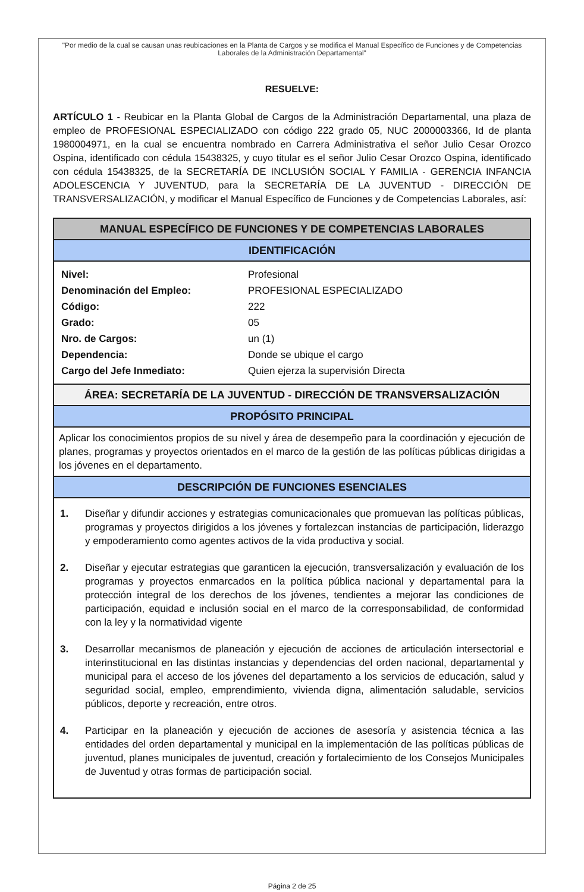"Por medio de la cual se causan unas reubicaciones en la Planta de Cargos y se modifica el Manual Específico de Funciones y de Competencias Laborales de la Administración Departamental"
RESUELVE:
ARTÍCULO 1 - Reubicar en la Planta Global de Cargos de la Administración Departamental, una plaza de empleo de PROFESIONAL ESPECIALIZADO con código 222 grado 05, NUC 2000003366, Id de planta 1980004971, en la cual se encuentra nombrado en Carrera Administrativa el señor Julio Cesar Orozco Ospina, identificado con cédula 15438325, y cuyo titular es el señor Julio Cesar Orozco Ospina, identificado con cédula 15438325, de la SECRETARÍA DE INCLUSIÓN SOCIAL Y FAMILIA - GERENCIA INFANCIA ADOLESCENCIA Y JUVENTUD, para la SECRETARÍA DE LA JUVENTUD - DIRECCIÓN DE TRANSVERSALIZACIÓN, y modificar el Manual Específico de Funciones y de Competencias Laborales, así:
| MANUAL ESPECÍFICO DE FUNCIONES Y DE COMPETENCIAS LABORALES | |
| --- | --- |
| IDENTIFICACIÓN | |
| Nivel: | Profesional |
| Denominación del Empleo: | PROFESIONAL ESPECIALIZADO |
| Código: | 222 |
| Grado: | 05 |
| Nro. de Cargos: | un (1) |
| Dependencia: | Donde se ubique el cargo |
| Cargo del Jefe Inmediato: | Quien ejerza la supervisión Directa |
| ÁREA: SECRETARÍA DE LA JUVENTUD - DIRECCIÓN DE TRANSVERSALIZACIÓN | |
| PROPÓSITO PRINCIPAL | |
| Aplicar los conocimientos propios de su nivel y área de desempeño para la coordinación y ejecución de planes, programas y proyectos orientados en el marco de la gestión de las políticas públicas dirigidas a los jóvenes en el departamento. | |
| DESCRIPCIÓN DE FUNCIONES ESENCIALES | |
| 1. Diseñar y difundir acciones y estrategias comunicacionales que promuevan las políticas públicas, programas y proyectos dirigidos a los jóvenes y fortalezcan instancias de participación, liderazgo y empoderamiento como agentes activos de la vida productiva y social. 2. Diseñar y ejecutar estrategias que garanticen la ejecución, transversalización y evaluación de los programas y proyectos enmarcados en la política pública nacional y departamental para la protección integral de los derechos de los jóvenes, tendientes a mejorar las condiciones de participación, equidad e inclusión social en el marco de la corresponsabilidad, de conformidad con la ley y la normatividad vigente 3. Desarrollar mecanismos de planeación y ejecución de acciones de articulación intersectorial e interinstitucional en las distintas instancias y dependencias del orden nacional, departamental y municipal para el acceso de los jóvenes del departamento a los servicios de educación, salud y seguridad social, empleo, emprendimiento, vivienda digna, alimentación saludable, servicios públicos, deporte y recreación, entre otros. 4. Participar en la planeación y ejecución de acciones de asesoría y asistencia técnica a las entidades del orden departamental y municipal en la implementación de las políticas públicas de juventud, planes municipales de juventud, creación y fortalecimiento de los Consejos Municipales de Juventud y otras formas de participación social. | |
Página 2 de 25